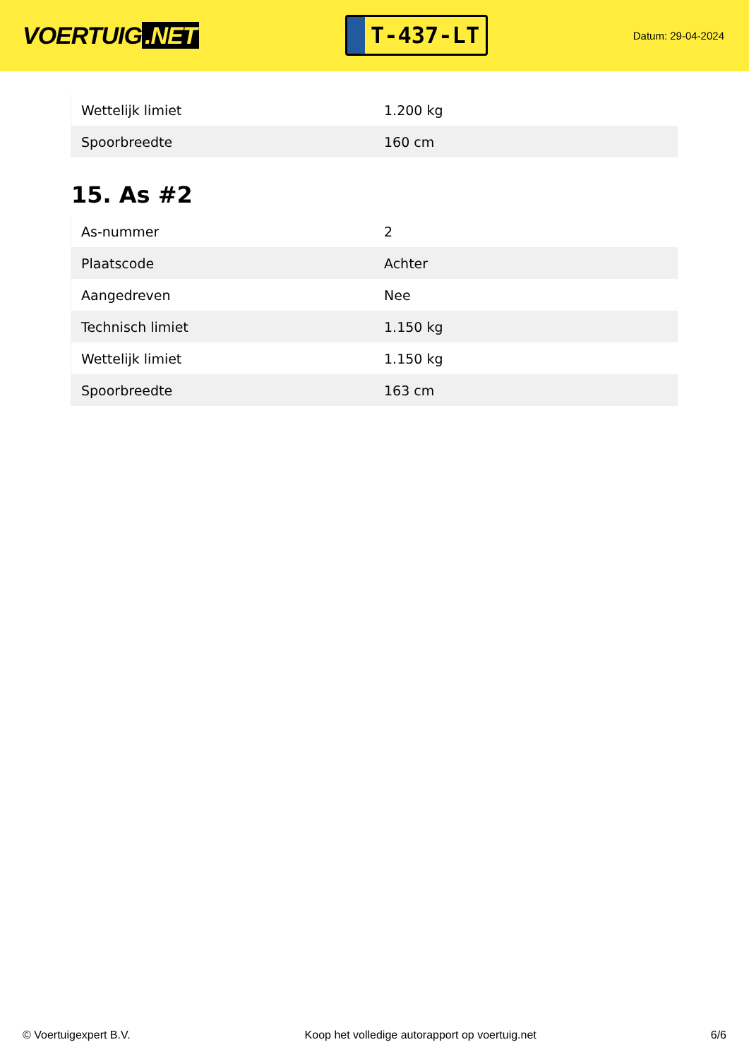VOERTUIG.NET
T-437-LT
Datum: 29-04-2024
| Wettelijk limiet | 1.200 kg |
| Spoorbreedte | 160 cm |
15. As #2
| As-nummer | 2 |
| Plaatscode | Achter |
| Aangedreven | Nee |
| Technisch limiet | 1.150 kg |
| Wettelijk limiet | 1.150 kg |
| Spoorbreedte | 163 cm |
© Voertuigexpert B.V. Koop het volledige autorapport op voertuig.net 6/6